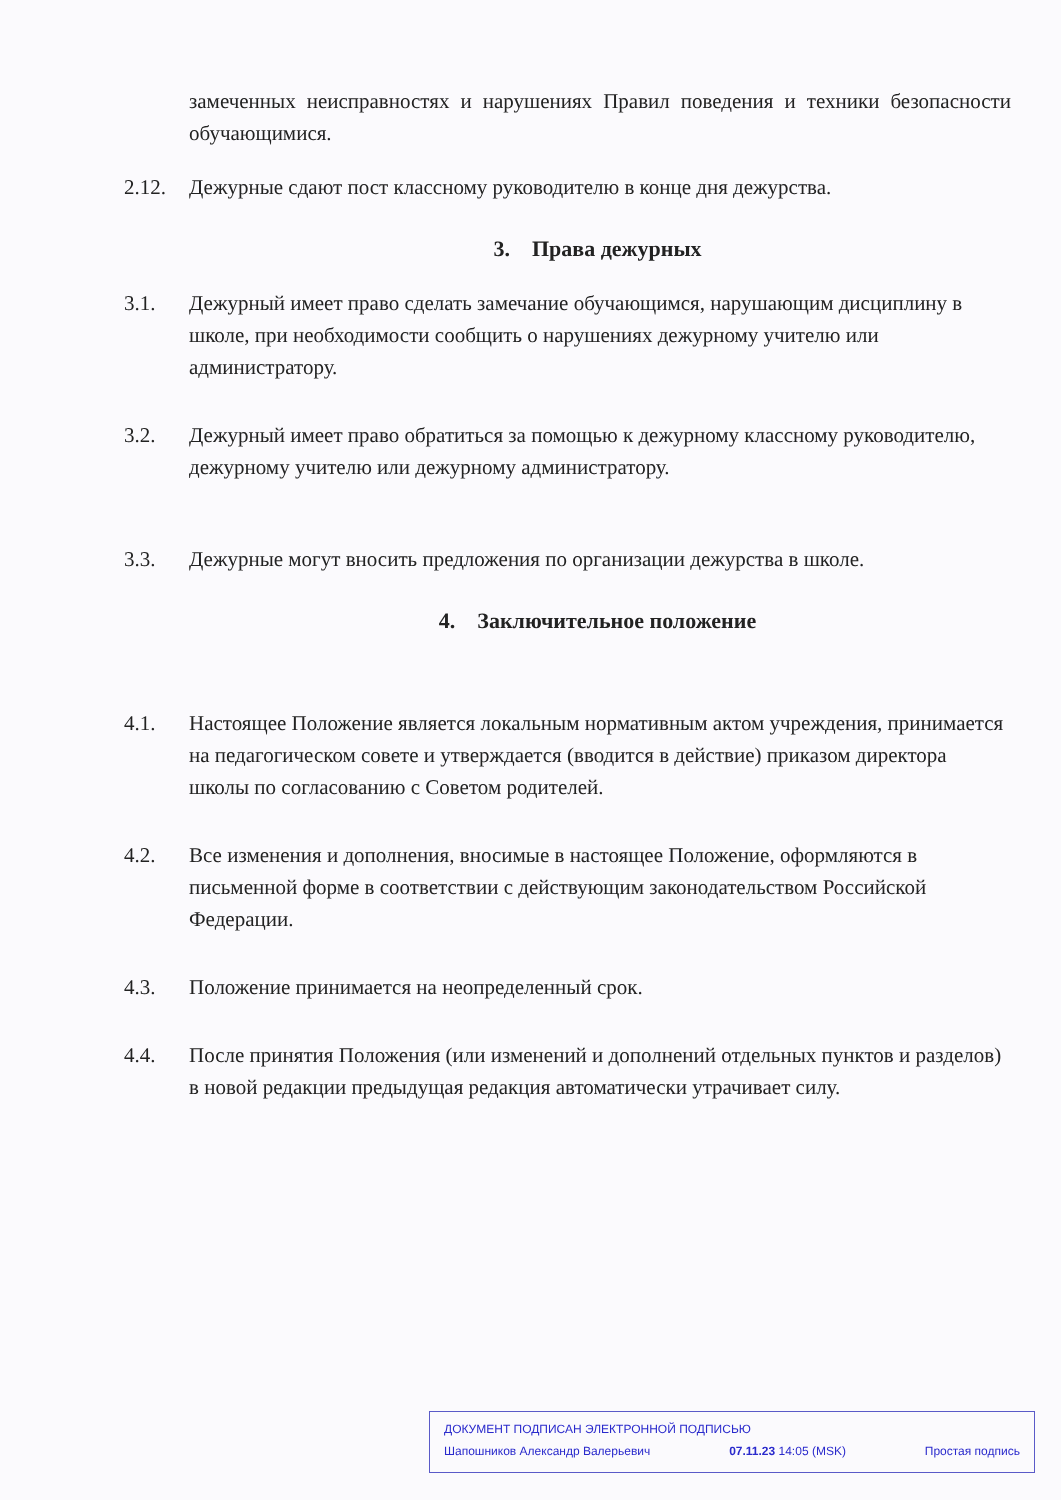замеченных неисправностях и нарушениях Правил поведения и техники безопасности обучающимися.
2.12. Дежурные сдают пост классному руководителю в конце дня дежурства.
3. Права дежурных
3.1. Дежурный имеет право сделать замечание обучающимся, нарушающим дисциплину в школе, при необходимости сообщить о нарушениях дежурному учителю или администратору.
3.2. Дежурный имеет право обратиться за помощью к дежурному классному руководителю, дежурному учителю или дежурному администратору.
3.3. Дежурные могут вносить предложения по организации дежурства в школе.
4. Заключительное положение
4.1. Настоящее Положение является локальным нормативным актом учреждения, принимается на педагогическом совете и утверждается (вводится в действие) приказом директора школы по согласованию с Советом родителей.
4.2. Все изменения и дополнения, вносимые в настоящее Положение, оформляются в письменной форме в соответствии с действующим законодательством Российской Федерации.
4.3. Положение принимается на неопределенный срок.
4.4. После принятия Положения (или изменений и дополнений отдельных пунктов и разделов) в новой редакции предыдущая редакция автоматически утрачивает силу.
ДОКУМЕНТ ПОДПИСАН ЭЛЕКТРОННОЙ ПОДПИСЬЮ
Шапошников Александр Валерьевич 07.11.23 14:05 (MSK) Простая подпись